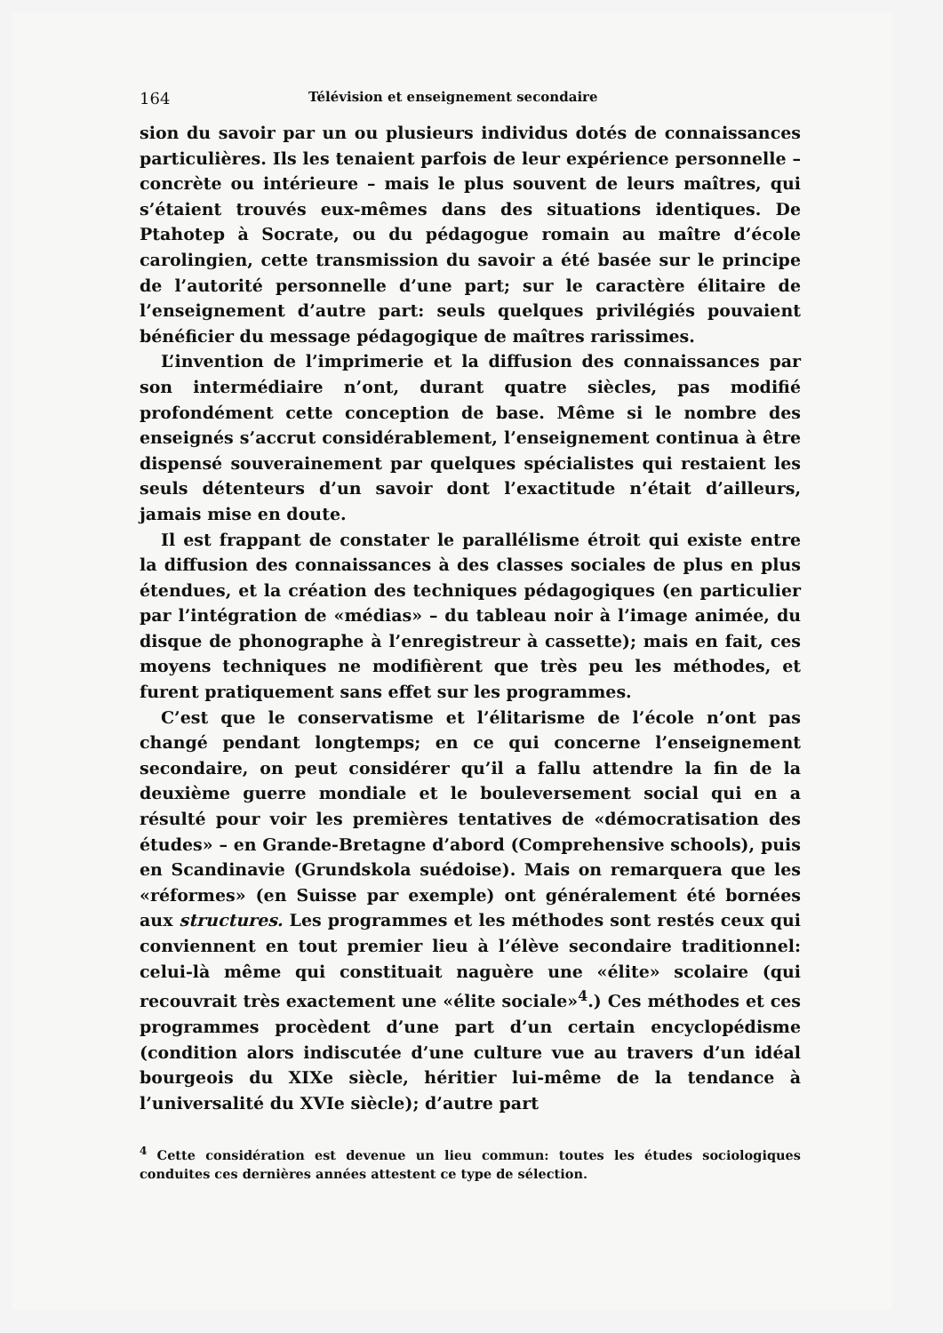164 Télévision et enseignement secondaire
sion du savoir par un ou plusieurs individus dotés de connaissances particulières. Ils les tenaient parfois de leur expérience personnelle – concrète ou intérieure – mais le plus souvent de leurs maîtres, qui s’étaient trouvés eux-mêmes dans des situations identiques. De Ptahotep à Socrate, ou du pédagogue romain au maître d’école carolingien, cette transmission du savoir a été basée sur le principe de l’autorité personnelle d’une part; sur le caractère élitaire de l’enseignement d’autre part: seuls quelques privilégiés pouvaient bénéficier du message pédagogique de maîtres rarissimes.
L’invention de l’imprimerie et la diffusion des connaissances par son intermédiaire n’ont, durant quatre siècles, pas modifié profondément cette conception de base. Même si le nombre des enseignés s’accrut considérablement, l’enseignement continua à être dispensé souverainement par quelques spécialistes qui restaient les seuls détenteurs d’un savoir dont l’exactitude n’était d’ailleurs, jamais mise en doute.
Il est frappant de constater le parallélisme étroit qui existe entre la diffusion des connaissances à des classes sociales de plus en plus étendues, et la création des techniques pédagogiques (en particulier par l’intégration de «médias» – du tableau noir à l’image animée, du disque de phonographe à l’enregistreur à cassette); mais en fait, ces moyens techniques ne modifièrent que très peu les méthodes, et furent pratiquement sans effet sur les programmes.
C’est que le conservatisme et l’élitarisme de l’école n’ont pas changé pendant longtemps; en ce qui concerne l’enseignement secondaire, on peut considérer qu’il a fallu attendre la fin de la deuxième guerre mondiale et le bouleversement social qui en a résulté pour voir les premières tentatives de «démocratisation des études» – en Grande-Bretagne d’abord (Comprehensive schools), puis en Scandinavie (Grundskola suédoise). Mais on remarquera que les «réformes» (en Suisse par exemple) ont généralement été bornées aux structures. Les programmes et les méthodes sont restés ceux qui conviennent en tout premier lieu à l’élève secondaire traditionnel: celui-là même qui constituait naguère une «élite» scolaire (qui recouvrait très exactement une «élite sociale»<sup>4</sup>.) Ces méthodes et ces programmes procèdent d’une part d’un certain encyclopédisme (condition alors indiscutée d’une culture vue au travers d’un idéal bourgeois du XIXe siècle, héritier lui-même de la tendance à l’universalité du XVIe siècle); d’autre part
<sup>4</sup> Cette considération est devenue un lieu commun: toutes les études sociologiques conduites ces dernières années attestent ce type de sélection.